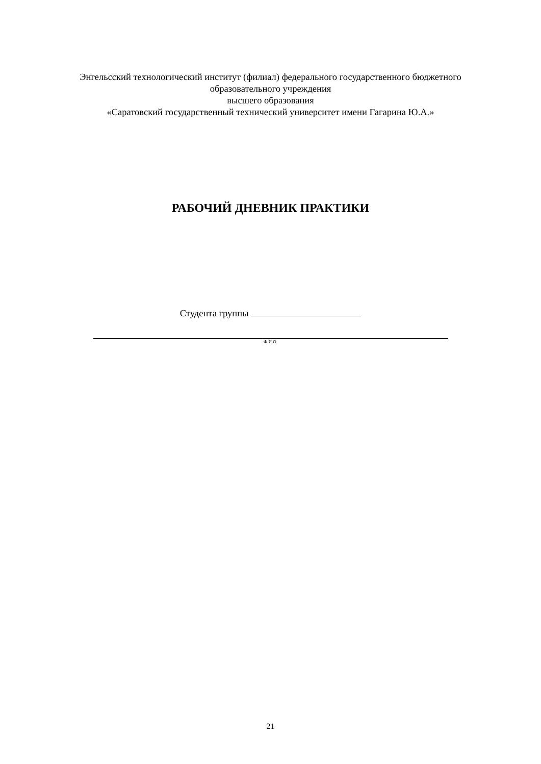Энгельсский технологический институт (филиал) федерального государственного бюджетного
образовательного учреждения
высшего образования
«Саратовский государственный технический университет имени Гагарина Ю.А.»
РАБОЧИЙ ДНЕВНИК ПРАКТИКИ
Студента группы
Ф.И.О.
21